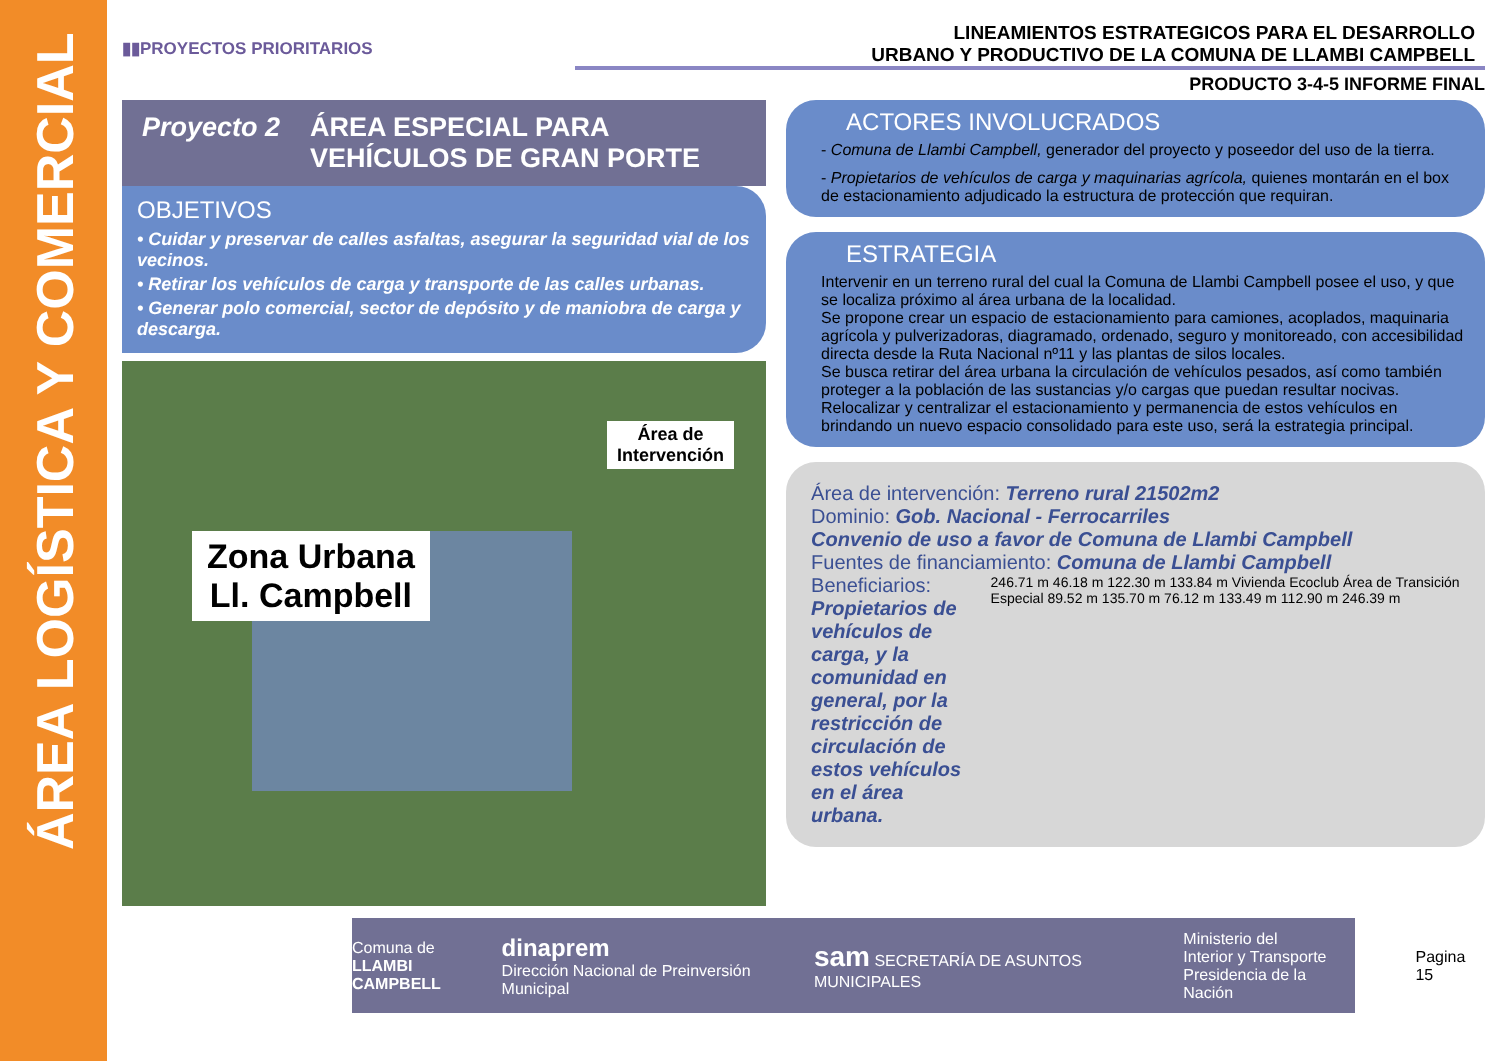ÁREA LOGÍSTICA Y COMERCIAL
▮▮PROYECTOS PRIORITARIOS
LINEAMIENTOS ESTRATEGICOS PARA EL DESARROLLO
URBANO Y PRODUCTIVO DE LA COMUNA DE LLAMBI CAMPBELL
PRODUCTO 3-4-5 INFORME FINAL
Proyecto 2 ÁREA ESPECIAL PARA
VEHÍCULOS DE GRAN PORTE
OBJETIVOS
• Cuidar y preservar de calles asfaltas, asegurar la seguridad vial de los vecinos.
• Retirar los vehículos de carga y transporte de las calles urbanas.
• Generar polo comercial, sector de depósito y de maniobra de carga y descarga.
Área de
Intervención
Zona Urbana
Ll. Campbell
ACTORES INVOLUCRADOS
- Comuna de Llambi Campbell, generador del proyecto y poseedor del uso de la tierra.
- Propietarios de vehículos de carga y maquinarias agrícola, quienes montarán en el box de estacionamiento adjudicado la estructura de protección que requiran.
ESTRATEGIA
Intervenir en un terreno rural del cual la Comuna de Llambi Campbell posee el uso, y que se localiza próximo al área urbana de la localidad.
Se propone crear un espacio de estacionamiento para camiones, acoplados, maquinaria agrícola y pulverizadoras, diagramado, ordenado, seguro y monitoreado, con accesibilidad directa desde la Ruta Nacional nº11 y las plantas de silos locales.
Se busca retirar del área urbana la circulación de vehículos pesados, así como también proteger a la población de las sustancias y/o cargas que puedan resultar nocivas.
Relocalizar y centralizar el estacionamiento y permanencia de estos vehículos en brindando un nuevo espacio consolidado para este uso, será la estrategia principal.
Área de intervención: Terreno rural 21502m2
Dominio: Gob. Nacional - Ferrocarriles
Convenio de uso a favor de Comuna de Llambi Campbell
Fuentes de financiamiento: Comuna de Llambi Campbell
Beneficiarios: Propietarios de vehículos de carga, y la comunidad en general, por la restricción de circulación de estos vehículos en el área urbana.
246.71 m 46.18 m 122.30 m 133.84 m Vivienda Ecoclub Área de Transición Especial 89.52 m 135.70 m 76.12 m 133.49 m 112.90 m 246.39 m
Comuna de
LLAMBI CAMPBELL dinaprem
Dirección Nacional de Preinversión Municipal sam SECRETARÍA DE ASUNTOS MUNICIPALES Ministerio del
Interior y Transporte
Presidencia de la Nación
Pagina 15